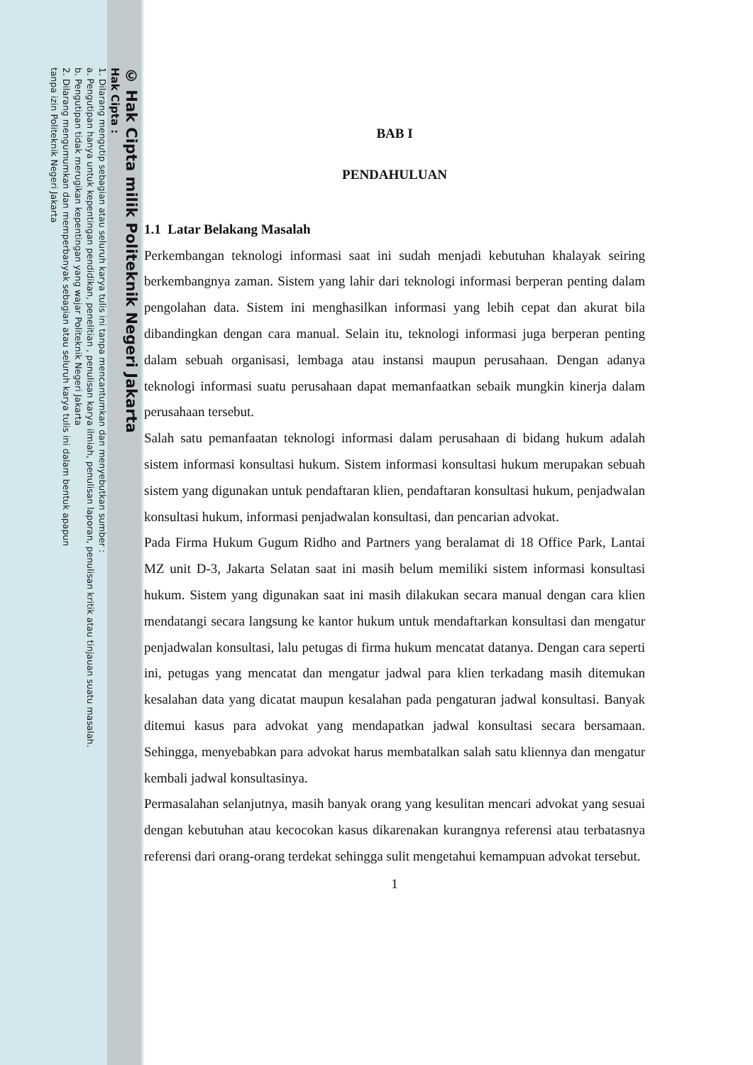© Hak Cipta milik Politeknik Negeri Jakarta
Hak Cipta :
1. Dilarang mengutip sebagian atau seluruh karya tulis ini tanpa mencantumkan dan menyebutkan sumber :
a. Pengutipan hanya untuk kepentingan pendidikan, penelitian , penulisan karya ilmiah, penulisan laporan, penulisan kritik atau tinjauan suatu masalah.
b. Pengutipan tidak merugikan kepentingan yang wajar Politeknik Negeri Jakarta
2. Dilarang mengumumkan dan memperbanyak sebagian atau seluruh karya tulis ini dalam bentuk apapun
tanpa izin Politeknik Negeri Jakarta
BAB I
PENDAHULUAN
1.1 Latar Belakang Masalah
Perkembangan teknologi informasi saat ini sudah menjadi kebutuhan khalayak seiring berkembangnya zaman. Sistem yang lahir dari teknologi informasi berperan penting dalam pengolahan data. Sistem ini menghasilkan informasi yang lebih cepat dan akurat bila dibandingkan dengan cara manual. Selain itu, teknologi informasi juga berperan penting dalam sebuah organisasi, lembaga atau instansi maupun perusahaan. Dengan adanya teknologi informasi suatu perusahaan dapat memanfaatkan sebaik mungkin kinerja dalam perusahaan tersebut.
Salah satu pemanfaatan teknologi informasi dalam perusahaan di bidang hukum adalah sistem informasi konsultasi hukum. Sistem informasi konsultasi hukum merupakan sebuah sistem yang digunakan untuk pendaftaran klien, pendaftaran konsultasi hukum, penjadwalan konsultasi hukum, informasi penjadwalan konsultasi, dan pencarian advokat.
Pada Firma Hukum Gugum Ridho and Partners yang beralamat di 18 Office Park, Lantai MZ unit D-3, Jakarta Selatan saat ini masih belum memiliki sistem informasi konsultasi hukum. Sistem yang digunakan saat ini masih dilakukan secara manual dengan cara klien mendatangi secara langsung ke kantor hukum untuk mendaftarkan konsultasi dan mengatur penjadwalan konsultasi, lalu petugas di firma hukum mencatat datanya. Dengan cara seperti ini, petugas yang mencatat dan mengatur jadwal para klien terkadang masih ditemukan kesalahan data yang dicatat maupun kesalahan pada pengaturan jadwal konsultasi. Banyak ditemui kasus para advokat yang mendapatkan jadwal konsultasi secara bersamaan. Sehingga, menyebabkan para advokat harus membatalkan salah satu kliennya dan mengatur kembali jadwal konsultasinya.
Permasalahan selanjutnya, masih banyak orang yang kesulitan mencari advokat yang sesuai dengan kebutuhan atau kecocokan kasus dikarenakan kurangnya referensi atau terbatasnya referensi dari orang-orang terdekat sehingga sulit mengetahui kemampuan advokat tersebut.
1